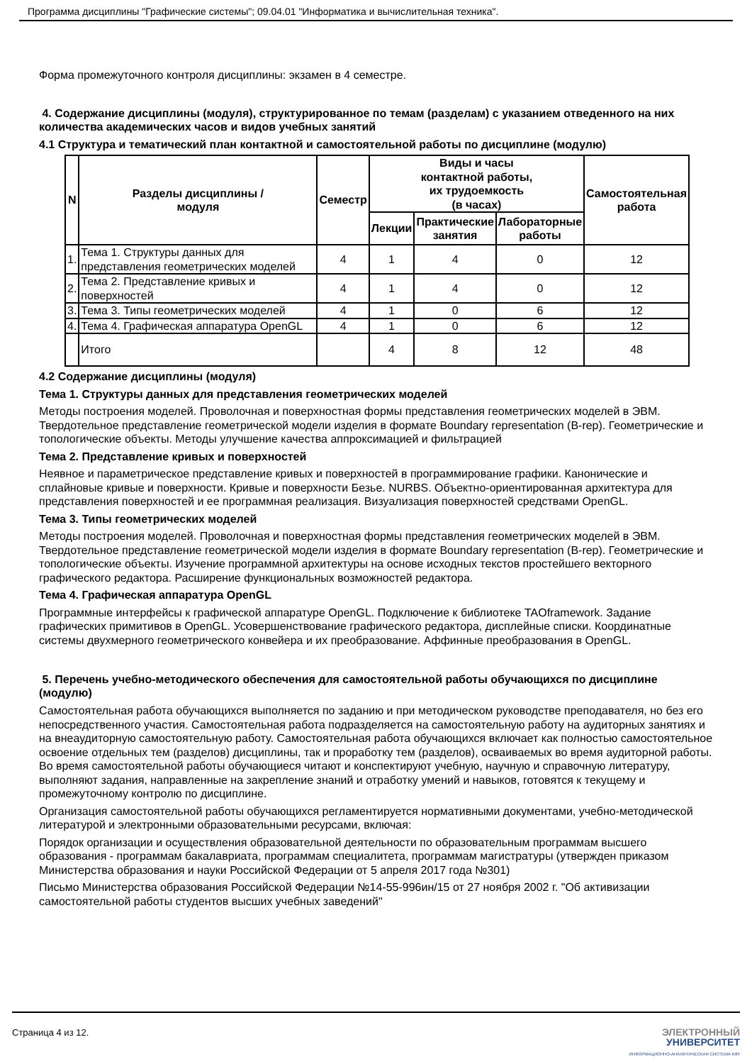Программа дисциплины "Графические системы"; 09.04.01 "Информатика и вычислительная техника".
Форма промежуточного контроля дисциплины: экзамен в 4 семестре.
4. Содержание дисциплины (модуля), структурированное по темам (разделам) с указанием отведенного на них количества академических часов и видов учебных занятий
4.1 Структура и тематический план контактной и самостоятельной работы по дисциплине (модулю)
| N | Разделы дисциплины / модуля | Семестр | Виды и часы контактной работы, их трудоемкость (в часах) | | | Самостоятельная работа |
| --- | --- | --- | --- | --- | --- | --- |
| | | | Лекции | Практические занятия | Лабораторные работы | |
| 1. | Тема 1. Структуры данных для представления геометрических моделей | 4 | 1 | 4 | 0 | 12 |
| 2. | Тема 2. Представление кривых и поверхностей | 4 | 1 | 4 | 0 | 12 |
| 3. | Тема 3. Типы геометрических моделей | 4 | 1 | 0 | 6 | 12 |
| 4. | Тема 4. Графическая аппаратура OpenGL | 4 | 1 | 0 | 6 | 12 |
| | Итого | | 4 | 8 | 12 | 48 |
4.2 Содержание дисциплины (модуля)
Тема 1. Структуры данных для представления геометрических моделей
Методы построения моделей. Проволочная и поверхностная формы представления геометрических моделей в ЭВМ. Твердотельное представление геометрической модели изделия в формате Boundary representation (B-rep). Геометрические и топологические объекты. Методы улучшение качества аппроксимацией и фильтрацией
Тема 2. Представление кривых и поверхностей
Неявное и параметрическое представление кривых и поверхностей в программирование графики. Канонические и сплайновые кривые и поверхности. Кривые и поверхности Безье. NURBS. Объектно-ориентированная архитектура для представления поверхностей и ее программная реализация. Визуализация поверхностей средствами OpenGL.
Тема 3. Типы геометрических моделей
Методы построения моделей. Проволочная и поверхностная формы представления геометрических моделей в ЭВМ. Твердотельное представление геометрической модели изделия в формате Boundary representation (B-rep). Геометрические и топологические объекты. Изучение программной архитектуры на основе исходных текстов простейшего векторного графического редактора. Расширение функциональных возможностей редактора.
Тема 4. Графическая аппаратура OpenGL
Программные интерфейсы к графической аппаратуре OpenGL. Подключение к библиотеке TAOframework. Задание графических примитивов в OpenGL. Усовершенствование графического редактора, дисплейные списки. Координатные системы двухмерного геометрического конвейера и их преобразование. Аффинные преобразования в OpenGL.
5. Перечень учебно-методического обеспечения для самостоятельной работы обучающихся по дисциплине (модулю)
Самостоятельная работа обучающихся выполняется по заданию и при методическом руководстве преподавателя, но без его непосредственного участия. Самостоятельная работа подразделяется на самостоятельную работу на аудиторных занятиях и на внеаудиторную самостоятельную работу. Самостоятельная работа обучающихся включает как полностью самостоятельное освоение отдельных тем (разделов) дисциплины, так и проработку тем (разделов), осваиваемых во время аудиторной работы. Во время самостоятельной работы обучающиеся читают и конспектируют учебную, научную и справочную литературу, выполняют задания, направленные на закрепление знаний и отработку умений и навыков, готовятся к текущему и промежуточному контролю по дисциплине.
Организация самостоятельной работы обучающихся регламентируется нормативными документами, учебно-методической литературой и электронными образовательными ресурсами, включая:
Порядок организации и осуществления образовательной деятельности по образовательным программам высшего образования - программам бакалавриата, программам специалитета, программам магистратуры (утвержден приказом Министерства образования и науки Российской Федерации от 5 апреля 2017 года №301)
Письмо Министерства образования Российской Федерации №14-55-996ин/15 от 27 ноября 2002 г. "Об активизации самостоятельной работы студентов высших учебных заведений"
Страница 4 из 12.
ЭЛЕКТРОННЫЙ
УНИВЕРСИТЕТ
ИНФОРМАЦИОННО-АНАЛИТИЧЕСКАЯ СИСТЕМА КФУ